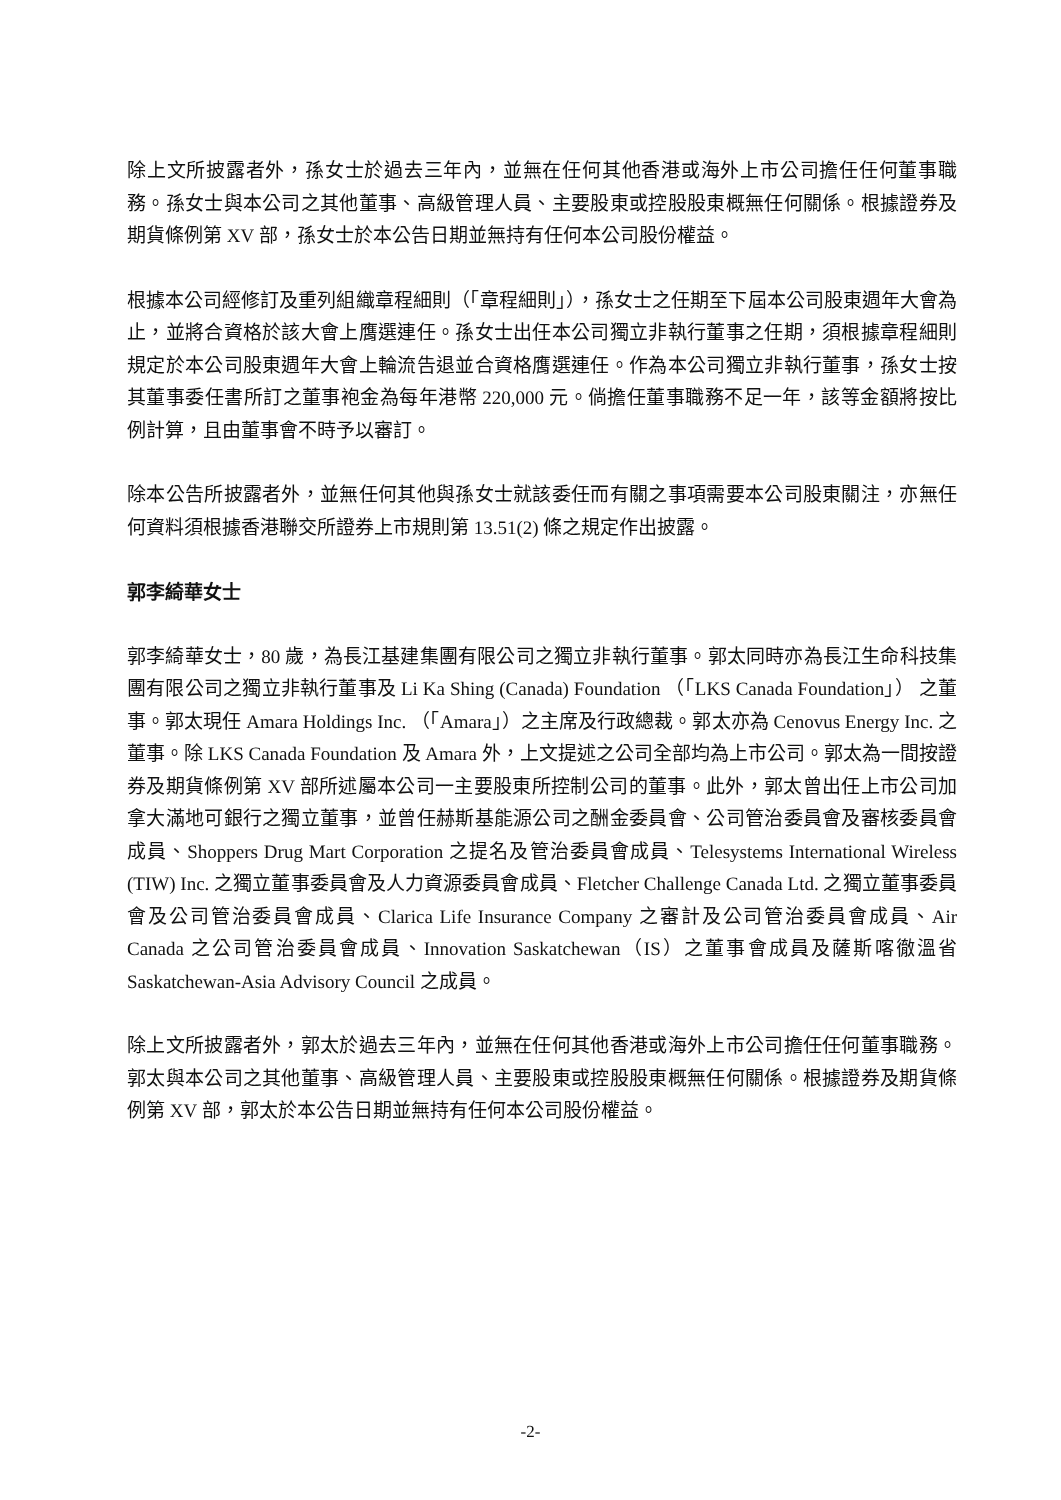除上文所披露者外，孫女士於過去三年內，並無在任何其他香港或海外上市公司擔任任何董事職務。孫女士與本公司之其他董事、高級管理人員、主要股東或控股股東概無任何關係。根據證券及期貨條例第 XV 部，孫女士於本公告日期並無持有任何本公司股份權益。
根據本公司經修訂及重列組織章程細則（「章程細則」），孫女士之任期至下屆本公司股東週年大會為止，並將合資格於該大會上膺選連任。孫女士出任本公司獨立非執行董事之任期，須根據章程細則規定於本公司股東週年大會上輪流告退並合資格膺選連任。作為本公司獨立非執行董事，孫女士按其董事委任書所訂之董事袍金為每年港幣 220,000 元。倘擔任董事職務不足一年，該等金額將按比例計算，且由董事會不時予以審訂。
除本公告所披露者外，並無任何其他與孫女士就該委任而有關之事項需要本公司股東關注，亦無任何資料須根據香港聯交所證券上市規則第 13.51(2) 條之規定作出披露。
郭李綺華女士
郭李綺華女士，80 歲，為長江基建集團有限公司之獨立非執行董事。郭太同時亦為長江生命科技集團有限公司之獨立非執行董事及 Li Ka Shing (Canada) Foundation （「LKS Canada Foundation」） 之董事。郭太現任 Amara Holdings Inc. （「Amara」）之主席及行政總裁。郭太亦為 Cenovus Energy Inc. 之董事。除 LKS Canada Foundation 及 Amara 外，上文提述之公司全部均為上市公司。郭太為一間按證券及期貨條例第 XV 部所述屬本公司一主要股東所控制公司的董事。此外，郭太曾出任上市公司加拿大滿地可銀行之獨立董事，並曾任赫斯基能源公司之酬金委員會、公司管治委員會及審核委員會成員、Shoppers Drug Mart Corporation 之提名及管治委員會成員、Telesystems International Wireless (TIW) Inc. 之獨立董事委員會及人力資源委員會成員、Fletcher Challenge Canada Ltd. 之獨立董事委員會及公司管治委員會成員、Clarica Life Insurance Company 之審計及公司管治委員會成員、Air Canada 之公司管治委員會成員、Innovation Saskatchewan（IS）之董事會成員及薩斯喀徹溫省 Saskatchewan-Asia Advisory Council 之成員。
除上文所披露者外，郭太於過去三年內，並無在任何其他香港或海外上市公司擔任任何董事職務。郭太與本公司之其他董事、高級管理人員、主要股東或控股股東概無任何關係。根據證券及期貨條例第 XV 部，郭太於本公告日期並無持有任何本公司股份權益。
-2-